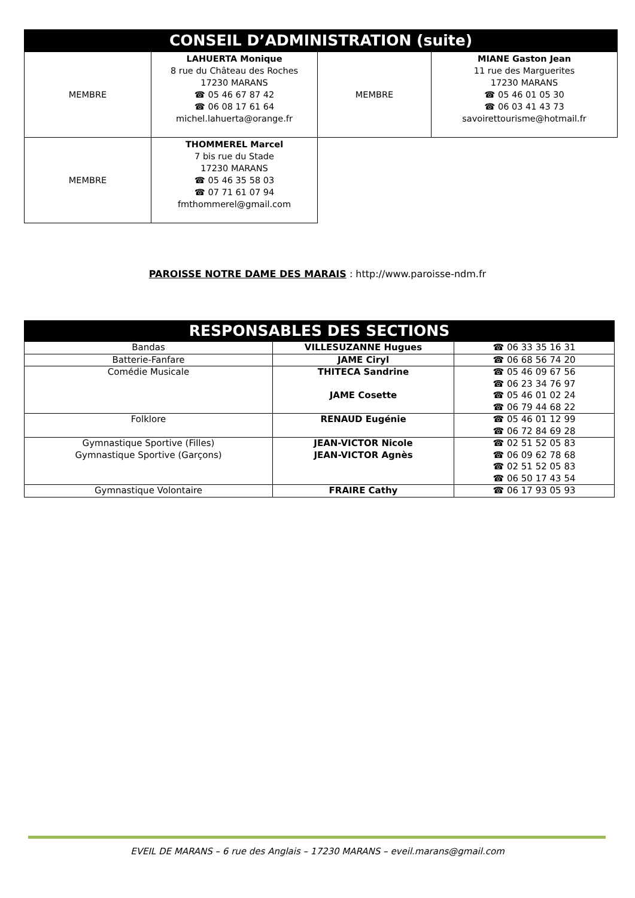| CONSEIL D’ADMINISTRATION (suite) | | | |
| --- | --- | --- | --- |
| MEMBRE | LAHUERTA Monique 8 rue du Château des Roches 17230 MARANS ☎ 05 46 67 87 42 ☎ 06 08 17 61 64 michel.lahuerta@orange.fr | MEMBRE | MIANE Gaston Jean 11 rue des Marguerites 17230 MARANS ☎ 05 46 01 05 30 ☎ 06 03 41 43 73 savoirettourisme@hotmail.fr |
| MEMBRE | THOMMEREL Marcel 7 bis rue du Stade 17230 MARANS ☎ 05 46 35 58 03 ☎ 07 71 61 07 94 fmthommerel@gmail.com | | |
PAROISSE NOTRE DAME DES MARAIS : http://www.paroisse-ndm.fr
| RESPONSABLES DES SECTIONS | | |
| --- | --- | --- |
| Bandas | VILLESUZANNE Hugues | ☎ 06 33 35 16 31 |
| Batterie-Fanfare | JAME Ciryl | ☎ 06 68 56 74 20 |
| Comédie Musicale | THITECA Sandrine JAME Cosette | ☎ 05 46 09 67 56 ☎ 06 23 34 76 97 ☎ 05 46 01 02 24 ☎ 06 79 44 68 22 |
| Folklore | RENAUD Eugénie | ☎ 05 46 01 12 99 ☎ 06 72 84 69 28 |
| Gymnastique Sportive (Filles) Gymnastique Sportive (Garçons) | JEAN-VICTOR Nicole JEAN-VICTOR Agnès | ☎ 02 51 52 05 83 ☎ 06 09 62 78 68 ☎ 02 51 52 05 83 ☎ 06 50 17 43 54 |
| Gymnastique Volontaire | FRAIRE Cathy | ☎ 06 17 93 05 93 |
EVEIL DE MARANS – 6 rue des Anglais – 17230 MARANS – eveil.marans@gmail.com